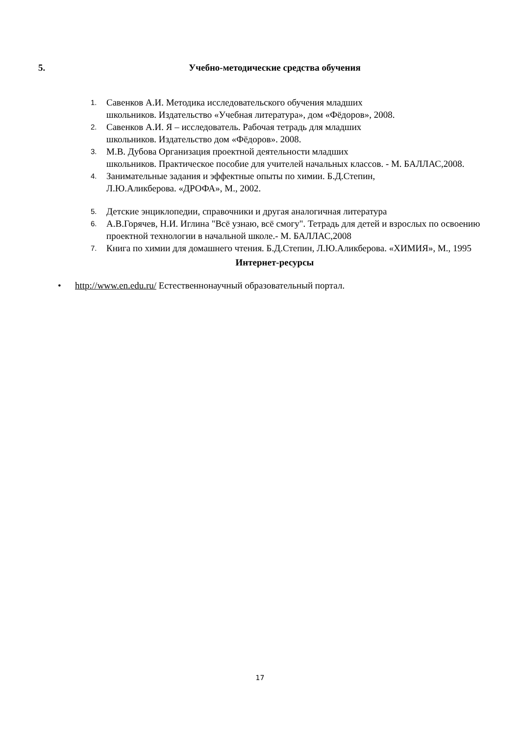5.
Учебно-методические средства обучения
1. Савенков А.И. Методика исследовательского обучения младших
школьников. Издательство «Учебная литература», дом «Фёдоров», 2008.
2. Савенков А.И. Я – исследователь. Рабочая тетрадь для младших
школьников. Издательство дом «Фёдоров». 2008.
3. М.В. Дубова Организация проектной деятельности младших
школьников. Практическое пособие для учителей начальных классов. - М. БАЛЛАС,2008.
4. Занимательные задания и эффектные опыты по химии. Б.Д.Степин,
Л.Ю.Аликберова. «ДРОФА», М., 2002.
5. Детские энциклопедии, справочники и другая аналогичная литература
6. А.В.Горячев, Н.И. Иглина "Всё узнаю, всё смогу". Тетрадь для детей и взрослых по освоению проектной технологии в начальной школе.- М. БАЛЛАС,2008
7. Книга по химии для домашнего чтения. Б.Д.Степин, Л.Ю.Аликберова. «ХИМИЯ», М., 1995
Интернет-ресурсы
• http://www.en.edu.ru/ Естественнонаучный образовательный портал.
17